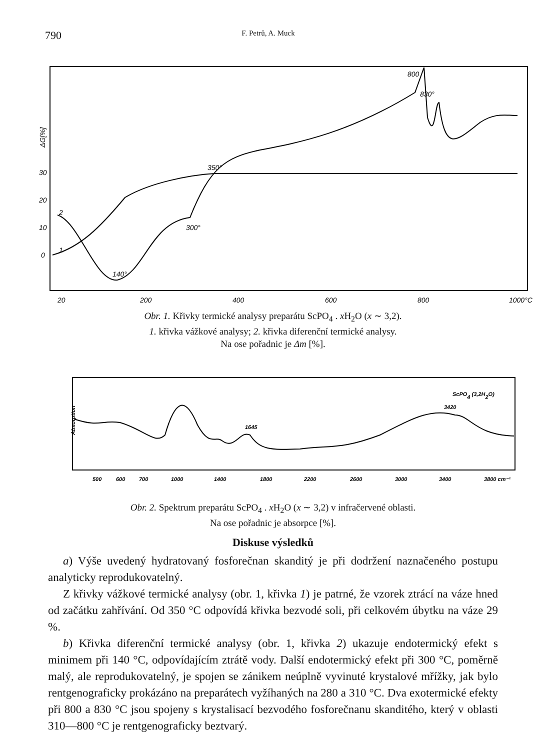790 F. Petrů, A. Muck
ΔG[%]
30
20
10
0
2
1
140°
300°
350°
800
830°
20
200
400
600
800
1000°C
Obr. 1. Křivky termické analysy preparátu ScPO<sub>4</sub> . x H<sub>2</sub>O (x ∼ 3,2).
1. křivka vážkové analysy; 2. křivka diferenční termické analysy.
Na ose pořadnic je Δm [%].
Absorption
ScPO4 (3,2H2O)
3420
1645
500
600
700
1000
1400
1800
2200
2600
3000
3400
3800 cm⁻¹
Obr. 2. Spektrum preparátu ScPO<sub>4</sub> . x H<sub>2</sub>O (x ∼ 3,2) v infračervené oblasti.
Na ose pořadnic je absorpce [%].
Diskuse výsledků
a) Výše uvedený hydratovaný fosforečnan skanditý je při dodržení naznačeného postupu analyticky reprodukovatelný.
Z křivky vážkové termické analysy (obr. 1, křivka 1) je patrné, že vzorek ztrácí na váze hned od začátku zahřívání. Od 350 °C odpovídá křivka bezvodé soli, při celkovém úbytku na váze 29 %.
b) Křivka diferenční termické analysy (obr. 1, křivka 2) ukazuje endotermický efekt s minimem při 140 °C, odpovídajícím ztrátě vody. Další endotermický efekt při 300 °C, poměrně malý, ale reprodukovatelný, je spojen se zánikem neúplně vyvinuté krystalové mřížky, jak bylo rentgenograficky prokázáno na preparátech vyžíhaných na 280 a 310 °C. Dva exotermické efekty při 800 a 830 °C jsou spojeny s krystalisací bezvodého fosforečnanu skanditého, který v oblasti 310—800 °C je rentgenograficky beztvarý.